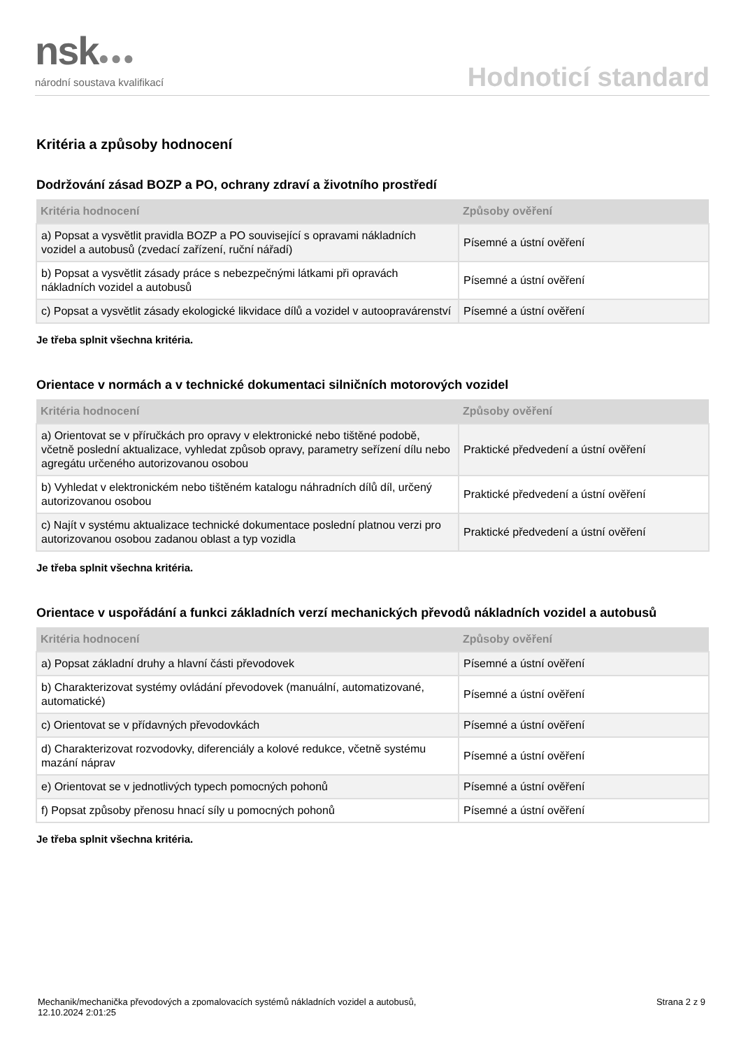nsk●●●
národní soustava kvalifikací
Hodnoticí standard
Kritéria a způsoby hodnocení
Dodržování zásad BOZP a PO, ochrany zdraví a životního prostředí
| Kritéria hodnocení | Způsoby ověření |
| --- | --- |
| a) Popsat a vysvětlit pravidla BOZP a PO související s opravami nákladních vozidel a autobusů (zvedací zařízení, ruční nářadí) | Písemné a ústní ověření |
| b) Popsat a vysvětlit zásady práce s nebezpečnými látkami při opravách nákladních vozidel a autobusů | Písemné a ústní ověření |
| c) Popsat a vysvětlit zásady ekologické likvidace dílů a vozidel v autoopravárenství | Písemné a ústní ověření |
Je třeba splnit všechna kritéria.
Orientace v normách a v technické dokumentaci silničních motorových vozidel
| Kritéria hodnocení | Způsoby ověření |
| --- | --- |
| a) Orientovat se v příručkách pro opravy v elektronické nebo tištěné podobě, včetně poslední aktualizace, vyhledat způsob opravy, parametry seřízení dílu nebo agregátu určeného autorizovanou osobou | Praktické předvedení a ústní ověření |
| b) Vyhledat v elektronickém nebo tištěném katalogu náhradních dílů díl, určený autorizovanou osobou | Praktické předvedení a ústní ověření |
| c) Najít v systému aktualizace technické dokumentace poslední platnou verzi pro autorizovanou osobou zadanou oblast a typ vozidla | Praktické předvedení a ústní ověření |
Je třeba splnit všechna kritéria.
Orientace v uspořádání a funkci základních verzí mechanických převodů nákladních vozidel a autobusů
| Kritéria hodnocení | Způsoby ověření |
| --- | --- |
| a) Popsat základní druhy a hlavní části převodovek | Písemné a ústní ověření |
| b) Charakterizovat systémy ovládání převodovek (manuální, automatizované, automatické) | Písemné a ústní ověření |
| c) Orientovat se v přídavných převodovkách | Písemné a ústní ověření |
| d) Charakterizovat rozvodovky, diferenciály a kolové redukce, včetně systému mazání náprav | Písemné a ústní ověření |
| e) Orientovat se v jednotlivých typech pomocných pohonů | Písemné a ústní ověření |
| f) Popsat způsoby přenosu hnací síly u pomocných pohonů | Písemné a ústní ověření |
Je třeba splnit všechna kritéria.
Mechanik/mechanička převodových a zpomalovacích systémů nákladních vozidel a autobusů,
12.10.2024 2:01:25
Strana 2 z 9